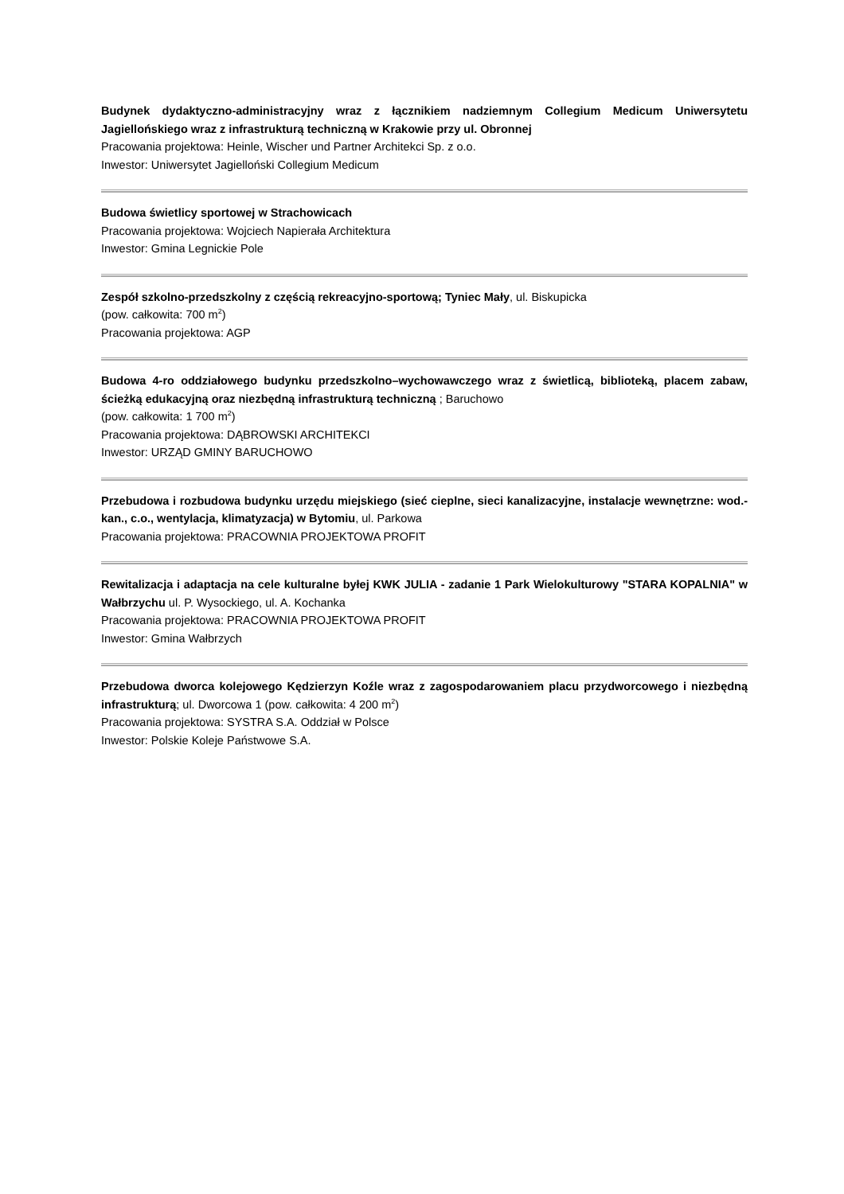Budynek dydaktyczno-administracyjny wraz z łącznikiem nadziemnym Collegium Medicum Uniwersytetu Jagiellońskiego wraz z infrastrukturą techniczną w Krakowie przy ul. Obronnej
Pracowania projektowa: Heinle, Wischer und Partner Architekci Sp. z o.o.
Inwestor: Uniwersytet Jagielloński Collegium Medicum
Budowa świetlicy sportowej w Strachowicach
Pracowania projektowa: Wojciech Napierała Architektura
Inwestor: Gmina Legnickie Pole
Zespół szkolno-przedszkolny z częścią rekreacyjno-sportową; Tyniec Mały, ul. Biskupicka
(pow. całkowita: 700 m<sup>2</sup>)
Pracowania projektowa: AGP
Budowa 4-ro oddziałowego budynku przedszkolno–wychowawczego wraz z świetlicą, biblioteką, placem zabaw, ścieżką edukacyjną oraz niezbędną infrastrukturą techniczną ; Baruchowo
(pow. całkowita: 1 700 m<sup>2</sup>)
Pracowania projektowa: DĄBROWSKI ARCHITEKCI
Inwestor: URZĄD GMINY BARUCHOWO
Przebudowa i rozbudowa budynku urzędu miejskiego (sieć cieplne, sieci kanalizacyjne, instalacje wewnętrzne: wod.-kan., c.o., wentylacja, klimatyzacja) w Bytomiu, ul. Parkowa
Pracowania projektowa: PRACOWNIA PROJEKTOWA PROFIT
Rewitalizacja i adaptacja na cele kulturalne byłej KWK JULIA - zadanie 1 Park Wielokulturowy "STARA KOPALNIA" w Wałbrzychu ul. P. Wysockiego, ul. A. Kochanka
Pracowania projektowa: PRACOWNIA PROJEKTOWA PROFIT
Inwestor: Gmina Wałbrzych
Przebudowa dworca kolejowego Kędzierzyn Koźle wraz z zagospodarowaniem placu przydworcowego i niezbędną infrastrukturą; ul. Dworcowa 1 (pow. całkowita: 4 200 m<sup>2</sup>)
Pracowania projektowa: SYSTRA S.A. Oddział w Polsce
Inwestor: Polskie Koleje Państwowe S.A.